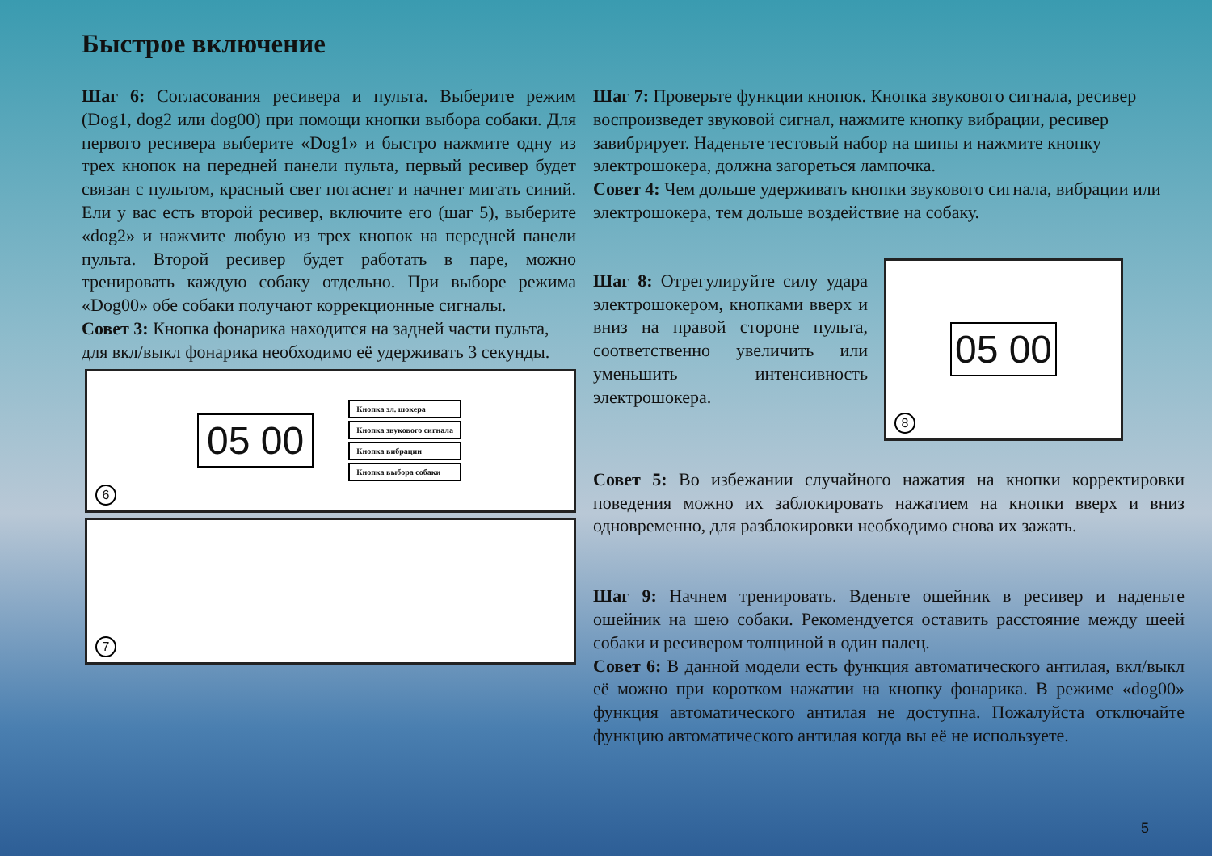Быстрое включение
Шаг 6: Согласования ресивера и пульта. Выберите режим (Dog1, dog2 или dog00) при помощи кнопки выбора собаки. Для первого ресивера выберите «Dog1» и быстро нажмите одну из трех кнопок на передней панели пульта, первый ресивер будет связан с пультом, красный свет погаснет и начнет мигать синий. Ели у вас есть второй ресивер, включите его (шаг 5), выберите «dog2» и нажмите любую из трех кнопок на передней панели пульта. Второй ресивер будет работать в паре, можно тренировать каждую собаку отдельно. При выборе режима «Dog00» обе собаки получают коррекционные сигналы.
Совет 3: Кнопка фонарика находится на задней части пульта, для вкл/выкл фонарика необходимо её удерживать 3 секунды.
05 00
Кнопка эл. шокера
Кнопка звукового сигнала
Кнопка вибрации
Кнопка выбора собаки
6
7
Шаг 7: Проверьте функции кнопок. Кнопка звукового сигнала, ресивер воспроизведет звуковой сигнал, нажмите кнопку вибрации, ресивер завибрирует. Наденьте тестовый набор на шипы и нажмите кнопку электрошокера, должна загореться лампочка.
Совет 4: Чем дольше удерживать кнопки звукового сигнала, вибрации или электрошокера, тем дольше воздействие на собаку.
Шаг 8: Отрегулируйте силу удара электрошокером, кнопками вверх и вниз на правой стороне пульта, соответственно увеличить или уменьшить интенсивность электрошокера.
05 00
8
Совет 5: Во избежании случайного нажатия на кнопки корректировки поведения можно их заблокировать нажатием на кнопки вверх и вниз одновременно, для разблокировки необходимо снова их зажать.
Шаг 9: Начнем тренировать. Вденьте ошейник в ресивер и наденьте ошейник на шею собаки. Рекомендуется оставить расстояние между шеей собаки и ресивером толщиной в один палец.
Совет 6: В данной модели есть функция автоматического антилая, вкл/выкл её можно при коротком нажатии на кнопку фонарика. В режиме «dog00» функция автоматического антилая не доступна. Пожалуйста отключайте функцию автоматического антилая когда вы её не используете.
5